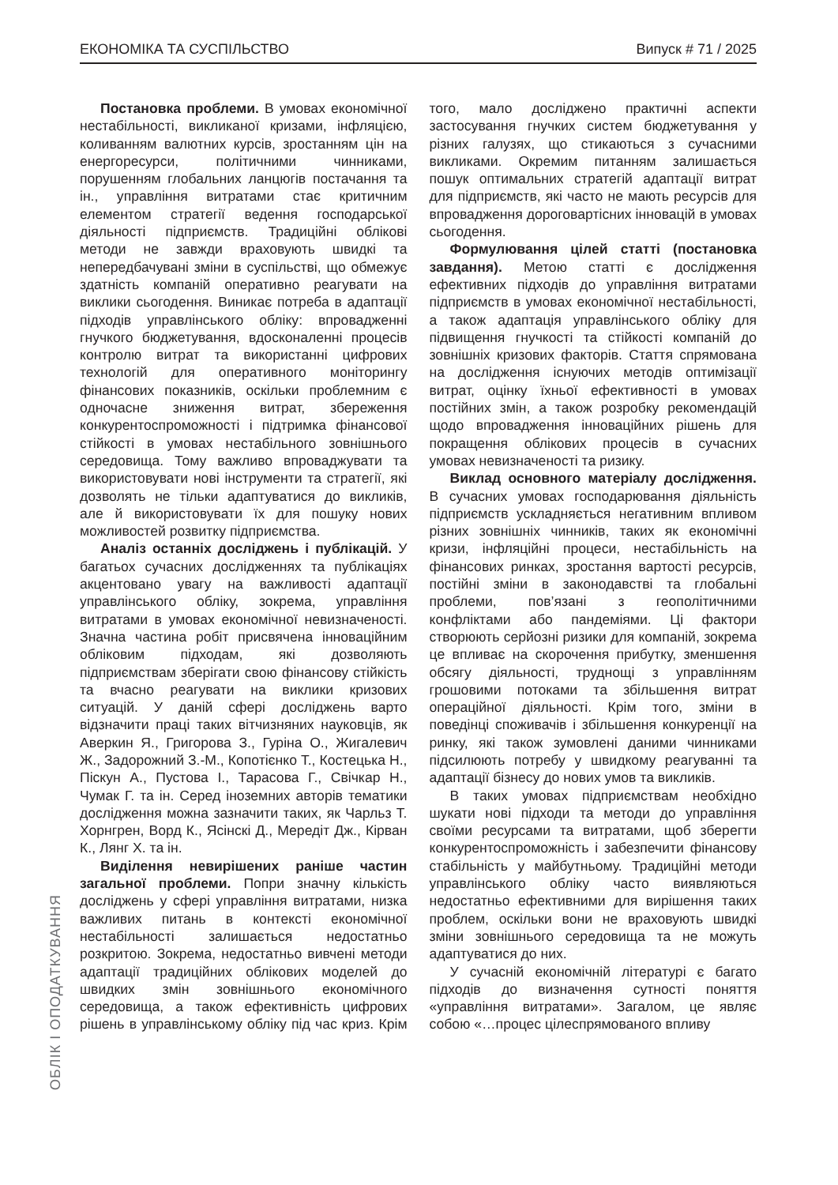ЕКОНОМІКА ТА СУСПІЛЬСТВО Випуск # 71 / 2025
Постановка проблеми. В умовах економічної нестабільності, викликаної кризами, інфляцією, коливанням валютних курсів, зростанням цін на енергоресурси, політичними чинниками, порушенням глобальних ланцюгів постачання та ін., управління витратами стає критичним елементом стратегії ведення господарської діяльності підприємств. Традиційні облікові методи не завжди враховують швидкі та непередбачувані зміни в суспільстві, що обмежує здатність компаній оперативно реагувати на виклики сьогодення. Виникає потреба в адаптації підходів управлінського обліку: впровадженні гнучкого бюджетування, вдосконаленні процесів контролю витрат та використанні цифрових технологій для оперативного моніторингу фінансових показників, оскільки проблемним є одночасне зниження витрат, збереження конкурентоспроможності і підтримка фінансової стійкості в умовах нестабільного зовнішнього середовища. Тому важливо впроваджувати та використовувати нові інструменти та стратегії, які дозволять не тільки адаптуватися до викликів, але й використовувати їх для пошуку нових можливостей розвитку підприємства.
Аналіз останніх досліджень і публікацій. У багатьох сучасних дослідженнях та публікаціях акцентовано увагу на важливості адаптації управлінського обліку, зокрема, управління витратами в умовах економічної невизначеності. Значна частина робіт присвячена інноваційним обліковим підходам, які дозволяють підприємствам зберігати свою фінансову стійкість та вчасно реагувати на виклики кризових ситуацій. У даній сфері досліджень варто відзначити праці таких вітчизняних науковців, як Аверкин Я., Григорова З., Гуріна О., Жигалевич Ж., Задорожний З.-М., Копотієнко Т., Костецька Н., Піскун А., Пустова І., Тарасова Г., Свічкар Н., Чумак Г. та ін. Серед іноземних авторів тематики дослідження можна зазначити таких, як Чарльз Т. Хорнгрен, Ворд К., Ясінскі Д., Мередіт Дж., Кірван К., Лянг Х. та ін.
Виділення невирішених раніше частин загальної проблеми. Попри значну кількість досліджень у сфері управління витратами, низка важливих питань в контексті економічної нестабільності залишається недостатньо розкритою. Зокрема, недостатньо вивчені методи адаптації традиційних облікових моделей до швидких змін зовнішнього економічного середовища, а також ефективність цифрових рішень в управлінському обліку під час криз. Крім того, мало досліджено практичні аспекти застосування гнучких систем бюджетування у різних галузях, що стикаються з сучасними викликами. Окремим питанням залишається пошук оптимальних стратегій адаптації витрат для підприємств, які часто не мають ресурсів для впровадження дороговартісних інновацій в умовах сьогодення.
Формулювання цілей статті (постановка завдання). Метою статті є дослідження ефективних підходів до управління витратами підприємств в умовах економічної нестабільності, а також адаптація управлінського обліку для підвищення гнучкості та стійкості компаній до зовнішніх кризових факторів. Стаття спрямована на дослідження існуючих методів оптимізації витрат, оцінку їхньої ефективності в умовах постійних змін, а також розробку рекомендацій щодо впровадження інноваційних рішень для покращення облікових процесів в сучасних умовах невизначеності та ризику.
Виклад основного матеріалу дослідження. В сучасних умовах господарювання діяльність підприємств ускладняється негативним впливом різних зовнішніх чинників, таких як економічні кризи, інфляційні процеси, нестабільність на фінансових ринках, зростання вартості ресурсів, постійні зміни в законодавстві та глобальні проблеми, пов’язані з геополітичними конфліктами або пандеміями. Ці фактори створюють серйозні ризики для компаній, зокрема це впливає на скорочення прибутку, зменшення обсягу діяльності, труднощі з управлінням грошовими потоками та збільшення витрат операційної діяльності. Крім того, зміни в поведінці споживачів і збільшення конкуренції на ринку, які також зумовлені даними чинниками підсилюють потребу у швидкому реагуванні та адаптації бізнесу до нових умов та викликів.
В таких умовах підприємствам необхідно шукати нові підходи та методи до управління своїми ресурсами та витратами, щоб зберегти конкурентоспроможність і забезпечити фінансову стабільність у майбутньому. Традиційні методи управлінського обліку часто виявляються недостатньо ефективними для вирішення таких проблем, оскільки вони не враховують швидкі зміни зовнішнього середовища та не можуть адаптуватися до них.
У сучасній економічній літературі є багато підходів до визначення сутності поняття «управління витратами». Загалом, це являє собою «…процес цілеспрямованого впливу
ОБЛІК І ОПОДАТКУВАННЯ